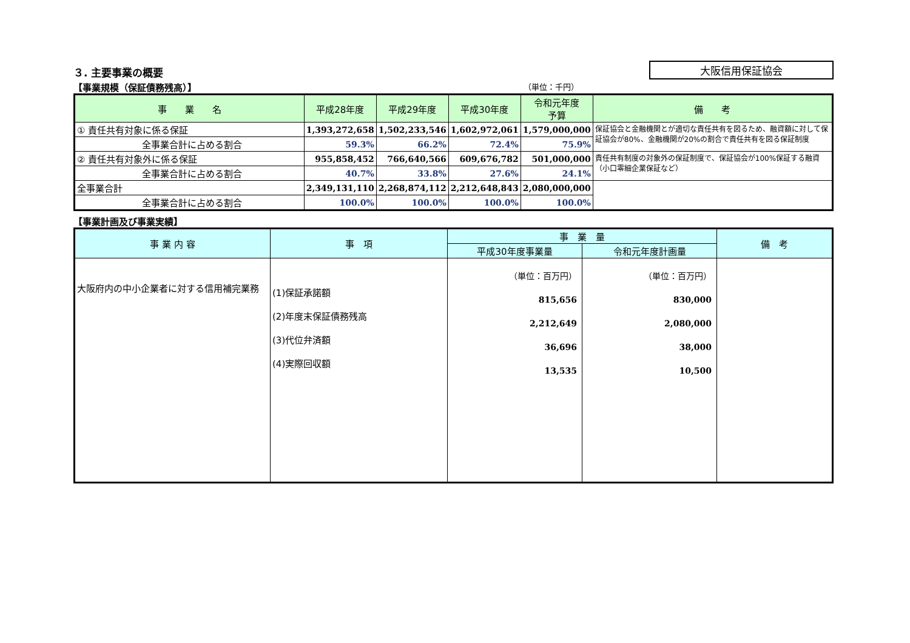３. 主要事業の概要
大阪信用保証協会
【事業規模（保証債務残高）】 （単位：千円）
| 事 業 名 | 平成28年度 | 平成29年度 | 平成30年度 | 令和元年度 予算 | 備 考 |
| --- | --- | --- | --- | --- | --- |
| ① 責任共有対象に係る保証 | 1,393,272,658 | 1,502,233,546 | 1,602,972,061 | 1,579,000,000 | 保証協会と金融機関とが適切な責任共有を図るため、融資額に対して保証協会が80%、金融機関が20%の割合で責任共有を図る保証制度 |
| 全事業合計に占める割合 | 59.3% | 66.2% | 72.4% | 75.9% | |
| ② 責任共有対象外に係る保証 | 955,858,452 | 766,640,566 | 609,676,782 | 501,000,000 | 責任共有制度の対象外の保証制度で、保証協会が100%保証する融資（小口零細企業保証など） |
| 全事業合計に占める割合 | 40.7% | 33.8% | 27.6% | 24.1% | |
| 全事業合計 | 2,349,131,110 | 2,268,874,112 | 2,212,648,843 | 2,080,000,000 | |
| 全事業合計に占める割合 | 100.0% | 100.0% | 100.0% | 100.0% | |
【事業計画及び事業実績】
| 事 業 内 容 | 事 項 | 事 業 量 | | 備 考 |
| --- | --- | --- | --- | --- |
| | | 平成30年度事業量 | 令和元年度計画量 | |
| 大阪府内の中小企業者に対する信用補完業務 | (1)保証承諾額 (2)年度末保証債務残高 (3)代位弁済額 (4)実際回収額 | （単位：百万円） 815,656 2,212,649 36,696 13,535 | （単位：百万円） 830,000 2,080,000 38,000 10,500 | |